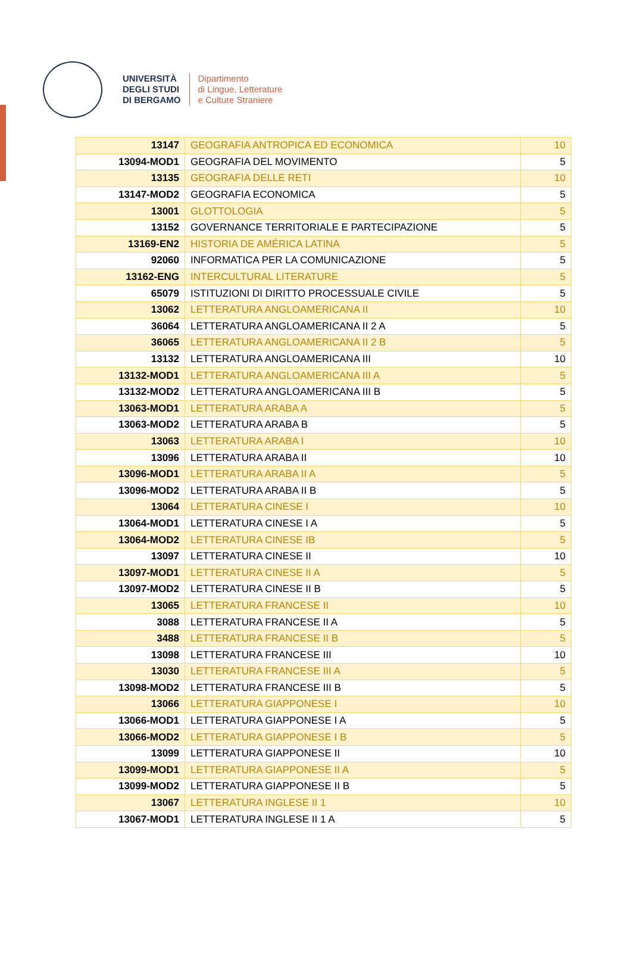UNIVERSITÀ
DEGLI STUDI
DI BERGAMO
Dipartimento
di Lingue, Letterature
e Culture Straniere
| 13147 | GEOGRAFIA ANTROPICA ED ECONOMICA | 10 |
| 13094-MOD1 | GEOGRAFIA DEL MOVIMENTO | 5 |
| 13135 | GEOGRAFIA DELLE RETI | 10 |
| 13147-MOD2 | GEOGRAFIA ECONOMICA | 5 |
| 13001 | GLOTTOLOGIA | 5 |
| 13152 | GOVERNANCE TERRITORIALE E PARTECIPAZIONE | 5 |
| 13169-EN2 | HISTORIA DE AMÉRICA LATINA | 5 |
| 92060 | INFORMATICA PER LA COMUNICAZIONE | 5 |
| 13162-ENG | INTERCULTURAL LITERATURE | 5 |
| 65079 | ISTITUZIONI DI DIRITTO PROCESSUALE CIVILE | 5 |
| 13062 | LETTERATURA ANGLOAMERICANA II | 10 |
| 36064 | LETTERATURA ANGLOAMERICANA II 2 A | 5 |
| 36065 | LETTERATURA ANGLOAMERICANA II 2 B | 5 |
| 13132 | LETTERATURA ANGLOAMERICANA III | 10 |
| 13132-MOD1 | LETTERATURA ANGLOAMERICANA III A | 5 |
| 13132-MOD2 | LETTERATURA ANGLOAMERICANA III B | 5 |
| 13063-MOD1 | LETTERATURA ARABA A | 5 |
| 13063-MOD2 | LETTERATURA ARABA B | 5 |
| 13063 | LETTERATURA ARABA I | 10 |
| 13096 | LETTERATURA ARABA II | 10 |
| 13096-MOD1 | LETTERATURA ARABA II A | 5 |
| 13096-MOD2 | LETTERATURA ARABA II B | 5 |
| 13064 | LETTERATURA CINESE I | 10 |
| 13064-MOD1 | LETTERATURA CINESE I A | 5 |
| 13064-MOD2 | LETTERATURA CINESE IB | 5 |
| 13097 | LETTERATURA CINESE II | 10 |
| 13097-MOD1 | LETTERATURA CINESE II A | 5 |
| 13097-MOD2 | LETTERATURA CINESE II B | 5 |
| 13065 | LETTERATURA FRANCESE II | 10 |
| 3088 | LETTERATURA FRANCESE II A | 5 |
| 3488 | LETTERATURA FRANCESE II B | 5 |
| 13098 | LETTERATURA FRANCESE III | 10 |
| 13030 | LETTERATURA FRANCESE III A | 5 |
| 13098-MOD2 | LETTERATURA FRANCESE III B | 5 |
| 13066 | LETTERATURA GIAPPONESE I | 10 |
| 13066-MOD1 | LETTERATURA GIAPPONESE I A | 5 |
| 13066-MOD2 | LETTERATURA GIAPPONESE I B | 5 |
| 13099 | LETTERATURA GIAPPONESE II | 10 |
| 13099-MOD1 | LETTERATURA GIAPPONESE II A | 5 |
| 13099-MOD2 | LETTERATURA GIAPPONESE II B | 5 |
| 13067 | LETTERATURA INGLESE II 1 | 10 |
| 13067-MOD1 | LETTERATURA INGLESE II 1 A | 5 |